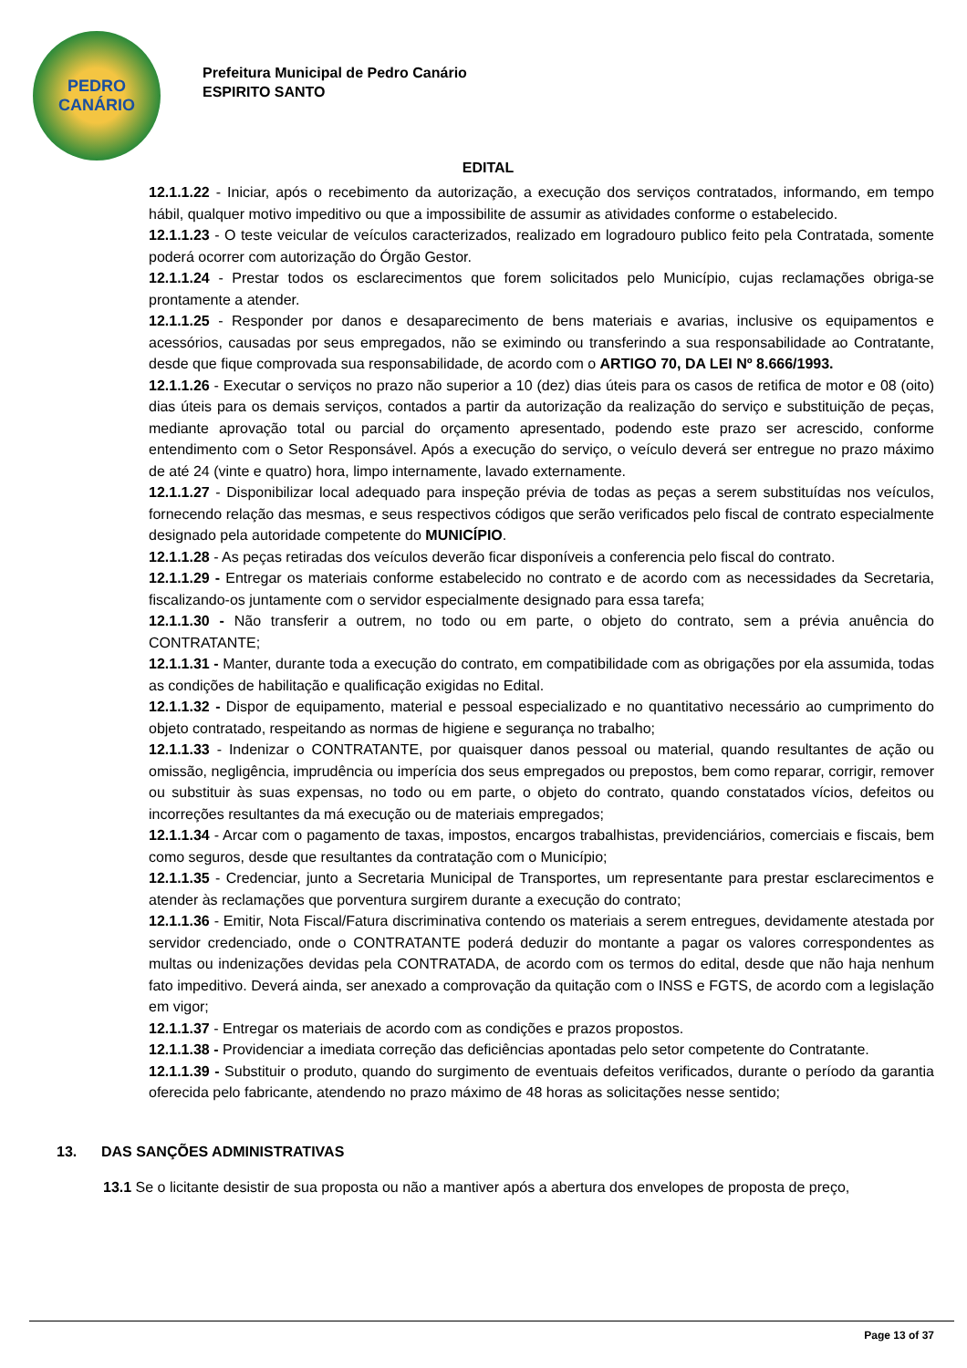PEDRO
CANÁRIO
Prefeitura Municipal de Pedro Canário
ESPIRITO SANTO
EDITAL
12.1.1.22 - Iniciar, após o recebimento da autorização, a execução dos serviços contratados, informando, em tempo hábil, qualquer motivo impeditivo ou que a impossibilite de assumir as atividades conforme o estabelecido.
12.1.1.23 - O teste veicular de veículos caracterizados, realizado em logradouro publico feito pela Contratada, somente poderá ocorrer com autorização do Órgão Gestor.
12.1.1.24 - Prestar todos os esclarecimentos que forem solicitados pelo Município, cujas reclamações obriga-se prontamente a atender.
12.1.1.25 - Responder por danos e desaparecimento de bens materiais e avarias, inclusive os equipamentos e acessórios, causadas por seus empregados, não se eximindo ou transferindo a sua responsabilidade ao Contratante, desde que fique comprovada sua responsabilidade, de acordo com o ARTIGO 70, DA LEI Nº 8.666/1993.
12.1.1.26 - Executar o serviços no prazo não superior a 10 (dez) dias úteis para os casos de retifica de motor e 08 (oito) dias úteis para os demais serviços, contados a partir da autorização da realização do serviço e substituição de peças, mediante aprovação total ou parcial do orçamento apresentado, podendo este prazo ser acrescido, conforme entendimento com o Setor Responsável. Após a execução do serviço, o veículo deverá ser entregue no prazo máximo de até 24 (vinte e quatro) hora, limpo internamente, lavado externamente.
12.1.1.27 - Disponibilizar local adequado para inspeção prévia de todas as peças a serem substituídas nos veículos, fornecendo relação das mesmas, e seus respectivos códigos que serão verificados pelo fiscal de contrato especialmente designado pela autoridade competente do MUNICÍPIO.
12.1.1.28 - As peças retiradas dos veículos deverão ficar disponíveis a conferencia pelo fiscal do contrato.
12.1.1.29 - Entregar os materiais conforme estabelecido no contrato e de acordo com as necessidades da Secretaria, fiscalizando-os juntamente com o servidor especialmente designado para essa tarefa;
12.1.1.30 - Não transferir a outrem, no todo ou em parte, o objeto do contrato, sem a prévia anuência do CONTRATANTE;
12.1.1.31 - Manter, durante toda a execução do contrato, em compatibilidade com as obrigações por ela assumida, todas as condições de habilitação e qualificação exigidas no Edital.
12.1.1.32 - Dispor de equipamento, material e pessoal especializado e no quantitativo necessário ao cumprimento do objeto contratado, respeitando as normas de higiene e segurança no trabalho;
12.1.1.33 - Indenizar o CONTRATANTE, por quaisquer danos pessoal ou material, quando resultantes de ação ou omissão, negligência, imprudência ou imperícia dos seus empregados ou prepostos, bem como reparar, corrigir, remover ou substituir às suas expensas, no todo ou em parte, o objeto do contrato, quando constatados vícios, defeitos ou incorreções resultantes da má execução ou de materiais empregados;
12.1.1.34 - Arcar com o pagamento de taxas, impostos, encargos trabalhistas, previdenciários, comerciais e fiscais, bem como seguros, desde que resultantes da contratação com o Município;
12.1.1.35 - Credenciar, junto a Secretaria Municipal de Transportes, um representante para prestar esclarecimentos e atender às reclamações que porventura surgirem durante a execução do contrato;
12.1.1.36 - Emitir, Nota Fiscal/Fatura discriminativa contendo os materiais a serem entregues, devidamente atestada por servidor credenciado, onde o CONTRATANTE poderá deduzir do montante a pagar os valores correspondentes as multas ou indenizações devidas pela CONTRATADA, de acordo com os termos do edital, desde que não haja nenhum fato impeditivo. Deverá ainda, ser anexado a comprovação da quitação com o INSS e FGTS, de acordo com a legislação em vigor;
12.1.1.37 - Entregar os materiais de acordo com as condições e prazos propostos.
12.1.1.38 - Providenciar a imediata correção das deficiências apontadas pelo setor competente do Contratante.
12.1.1.39 - Substituir o produto, quando do surgimento de eventuais defeitos verificados, durante o período da garantia oferecida pelo fabricante, atendendo no prazo máximo de 48 horas as solicitações nesse sentido;
13. DAS SANÇÕES ADMINISTRATIVAS
13.1 Se o licitante desistir de sua proposta ou não a mantiver após a abertura dos envelopes de proposta de preço,
Page 13 of 37